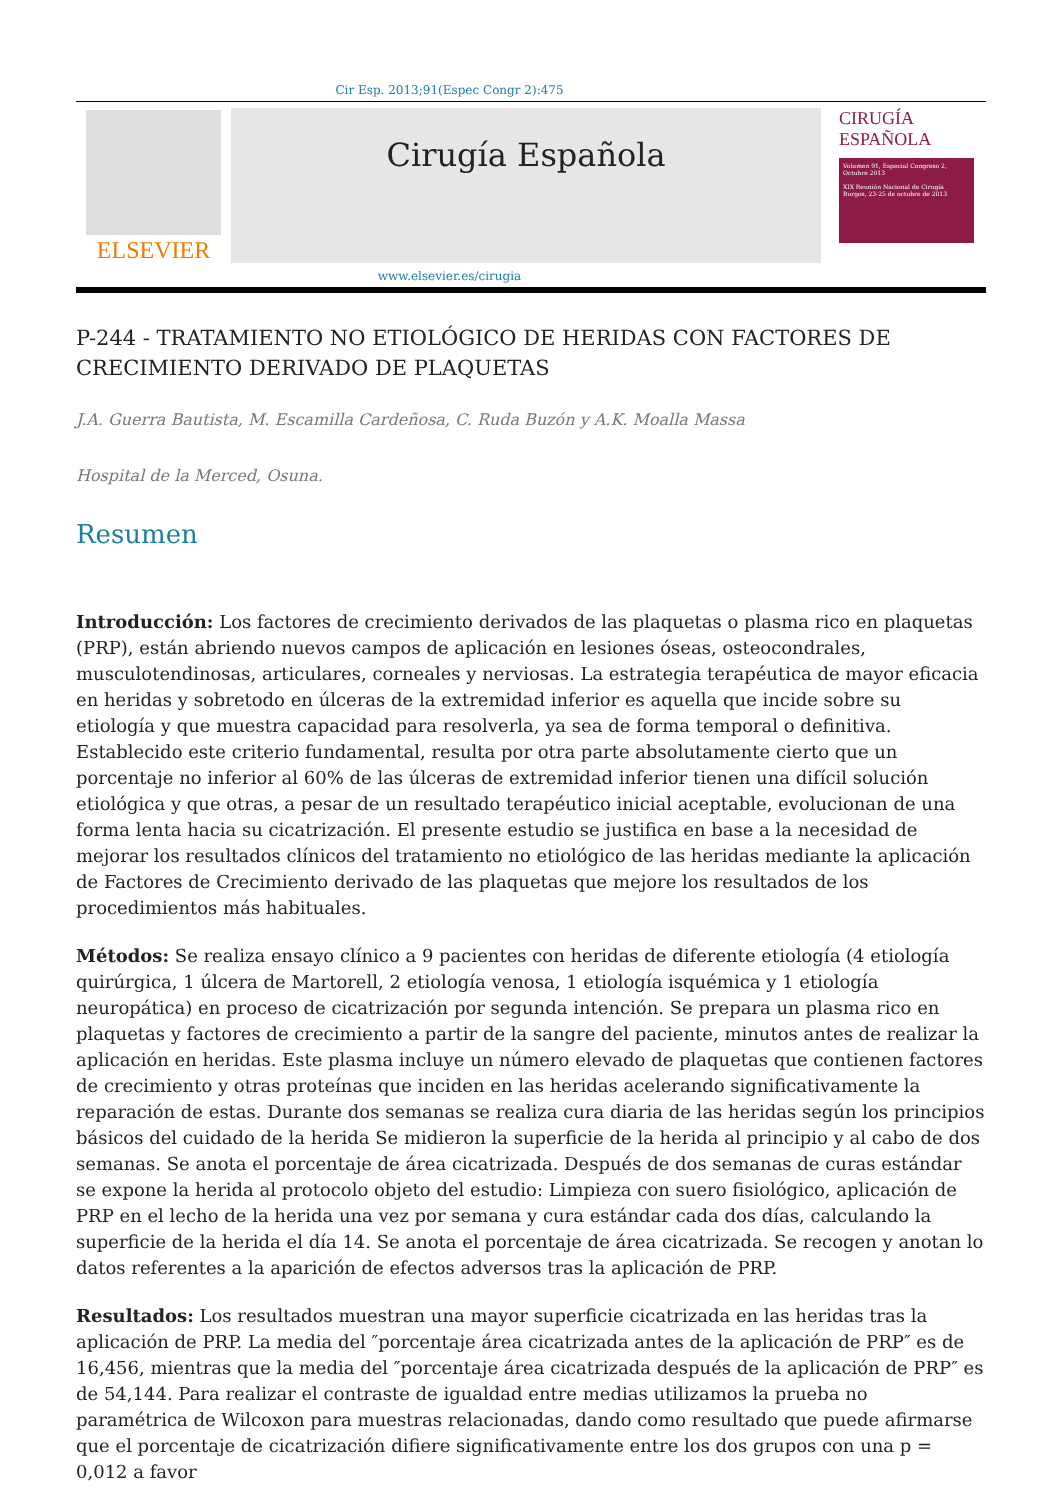Cir Esp. 2013;91(Espec Congr 2):475
ELSEVIER
Cirugía Española
CIRUGÍA
ESPAÑOLA
Volumen 91, Especial Congreso 2, Octubre 2013
XIX Reunión Nacional de Cirugía
Burgos, 23-25 de octubre de 2013
www.elsevier.es/cirugia
P-244 - TRATAMIENTO NO ETIOLÓGICO DE HERIDAS CON FACTORES DE CRECIMIENTO DERIVADO DE PLAQUETAS
J.A. Guerra Bautista, M. Escamilla Cardeñosa, C. Ruda Buzón y A.K. Moalla Massa
Hospital de la Merced, Osuna.
Resumen
Introducción: Los factores de crecimiento derivados de las plaquetas o plasma rico en plaquetas (PRP), están abriendo nuevos campos de aplicación en lesiones óseas, osteocondrales, musculotendinosas, articulares, corneales y nerviosas. La estrategia terapéutica de mayor eficacia en heridas y sobretodo en úlceras de la extremidad inferior es aquella que incide sobre su etiología y que muestra capacidad para resolverla, ya sea de forma temporal o definitiva. Establecido este criterio fundamental, resulta por otra parte absolutamente cierto que un porcentaje no inferior al 60% de las úlceras de extremidad inferior tienen una difícil solución etiológica y que otras, a pesar de un resultado terapéutico inicial aceptable, evolucionan de una forma lenta hacia su cicatrización. El presente estudio se justifica en base a la necesidad de mejorar los resultados clínicos del tratamiento no etiológico de las heridas mediante la aplicación de Factores de Crecimiento derivado de las plaquetas que mejore los resultados de los procedimientos más habituales.
Métodos: Se realiza ensayo clínico a 9 pacientes con heridas de diferente etiología (4 etiología quirúrgica, 1 úlcera de Martorell, 2 etiología venosa, 1 etiología isquémica y 1 etiología neuropática) en proceso de cicatrización por segunda intención. Se prepara un plasma rico en plaquetas y factores de crecimiento a partir de la sangre del paciente, minutos antes de realizar la aplicación en heridas. Este plasma incluye un número elevado de plaquetas que contienen factores de crecimiento y otras proteínas que inciden en las heridas acelerando significativamente la reparación de estas. Durante dos semanas se realiza cura diaria de las heridas según los principios básicos del cuidado de la herida Se midieron la superficie de la herida al principio y al cabo de dos semanas. Se anota el porcentaje de área cicatrizada. Después de dos semanas de curas estándar se expone la herida al protocolo objeto del estudio: Limpieza con suero fisiológico, aplicación de PRP en el lecho de la herida una vez por semana y cura estándar cada dos días, calculando la superficie de la herida el día 14. Se anota el porcentaje de área cicatrizada. Se recogen y anotan lo datos referentes a la aparición de efectos adversos tras la aplicación de PRP.
Resultados: Los resultados muestran una mayor superficie cicatrizada en las heridas tras la aplicación de PRP. La media del ″porcentaje área cicatrizada antes de la aplicación de PRP″ es de 16,456, mientras que la media del ″porcentaje área cicatrizada después de la aplicación de PRP″ es de 54,144. Para realizar el contraste de igualdad entre medias utilizamos la prueba no paramétrica de Wilcoxon para muestras relacionadas, dando como resultado que puede afirmarse que el porcentaje de cicatrización difiere significativamente entre los dos grupos con una p = 0,012 a favor